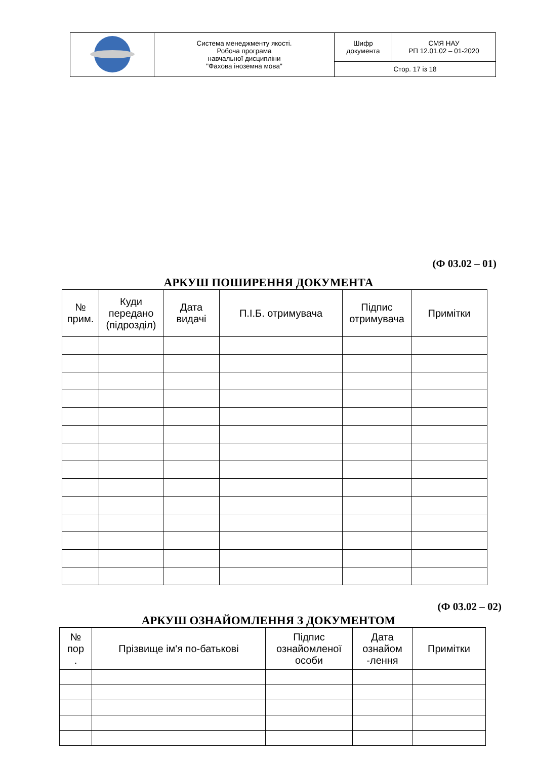| | Система менеджменту якості. Робоча програма навчальної дисципліни "Фахова іноземна мова" | Шифр документа | СМЯ НАУ РП 12.01.02 – 01-2020 |
| | | Стор. 17 із 18 | |
(Ф 03.02 – 01)
АРКУШ ПОШИРЕННЯ ДОКУМЕНТА
| № прим. | Куди передано (підрозділ) | Дата видачі | П.І.Б. отримувача | Підпис отримувача | Примітки |
| --- | --- | --- | --- | --- | --- |
(Ф 03.02 – 02)
АРКУШ ОЗНАЙОМЛЕННЯ З ДОКУМЕНТОМ
| № пор . | Прізвище ім'я по-батькові | Підпис ознайомленої особи | Дата ознайом -лення | Примітки |
| --- | --- | --- | --- | --- |